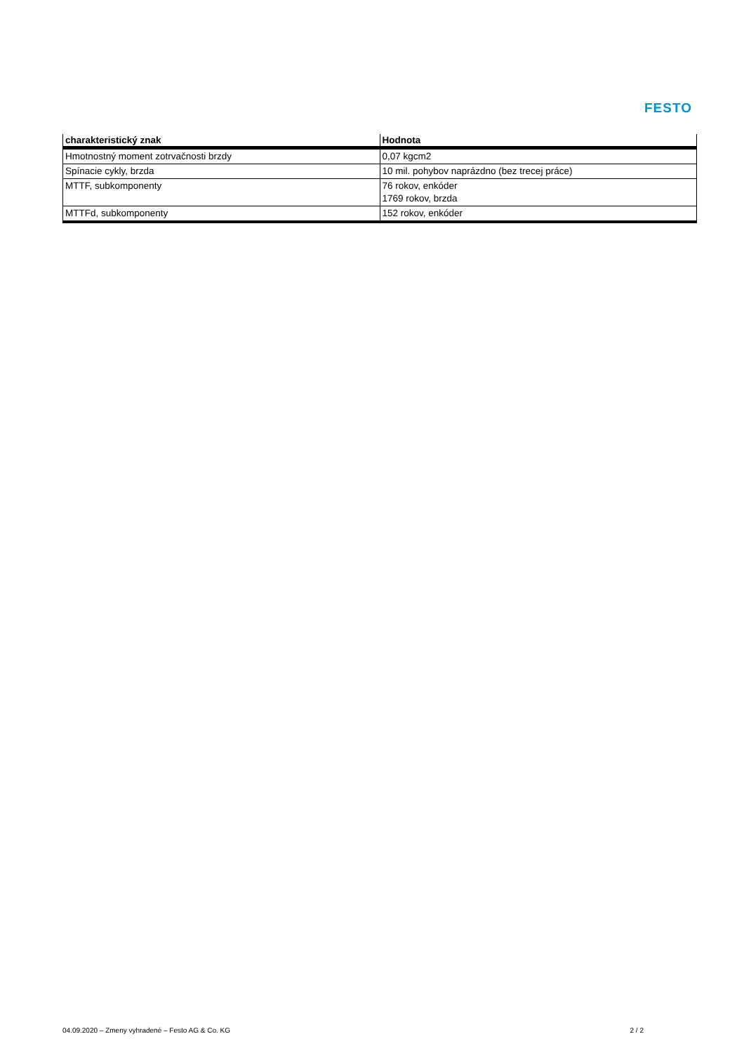FESTO
| charakteristický znak | Hodnota |
| --- | --- |
| Hmotnostný moment zotrvačnosti brzdy | 0,07 kgcm2 |
| Spínacie cykly, brzda | 10 mil. pohybov naprázdno (bez trecej práce) |
| MTTF, subkomponenty | 76 rokov, enkóder 1769 rokov, brzda |
| MTTFd, subkomponenty | 152 rokov, enkóder |
04.09.2020 – Zmeny vyhradené – Festo AG & Co. KG 2 / 2